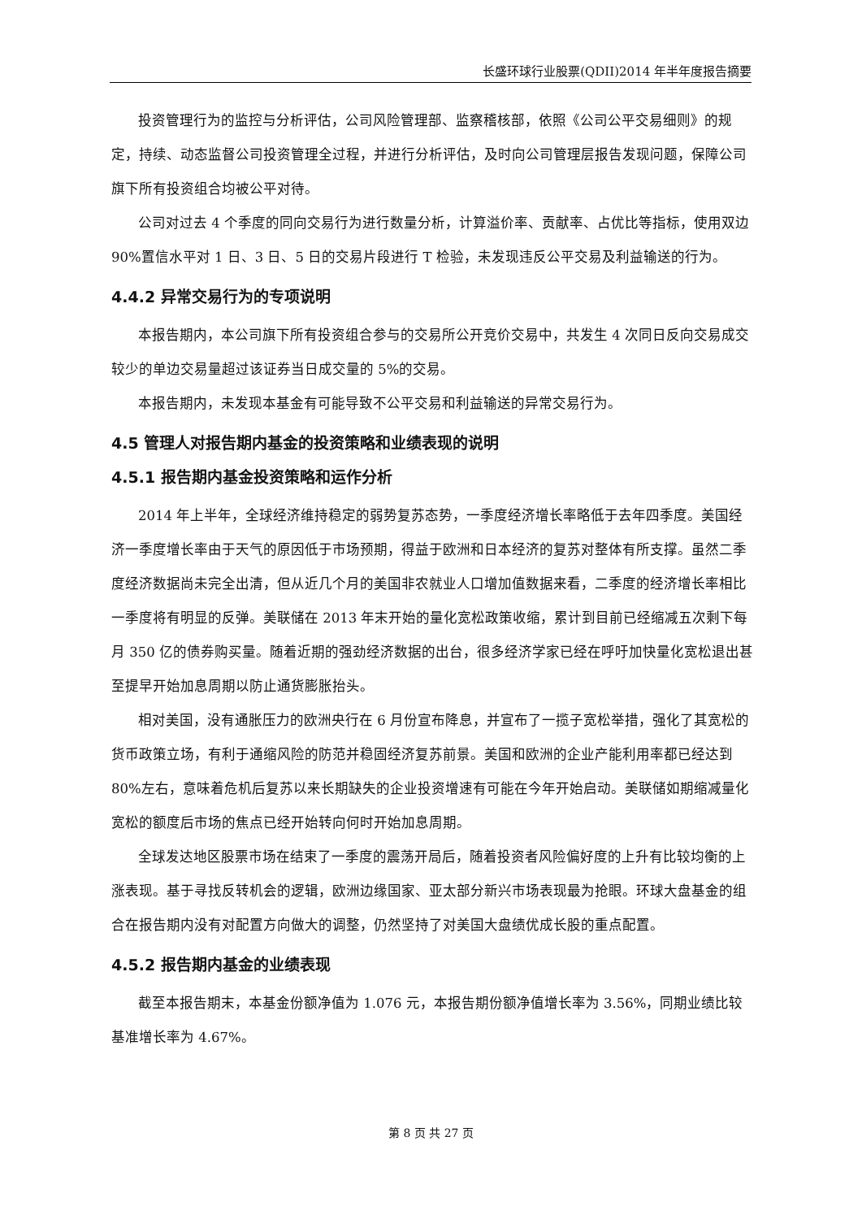长盛环球行业股票(QDII)2014 年半年度报告摘要
投资管理行为的监控与分析评估，公司风险管理部、监察稽核部，依照《公司公平交易细则》的规定，持续、动态监督公司投资管理全过程，并进行分析评估，及时向公司管理层报告发现问题，保障公司旗下所有投资组合均被公平对待。
公司对过去 4 个季度的同向交易行为进行数量分析，计算溢价率、贡献率、占优比等指标，使用双边 90%置信水平对 1 日、3 日、5 日的交易片段进行 T 检验，未发现违反公平交易及利益输送的行为。
4.4.2 异常交易行为的专项说明
本报告期内，本公司旗下所有投资组合参与的交易所公开竞价交易中，共发生 4 次同日反向交易成交较少的单边交易量超过该证券当日成交量的 5%的交易。
本报告期内，未发现本基金有可能导致不公平交易和利益输送的异常交易行为。
4.5 管理人对报告期内基金的投资策略和业绩表现的说明
4.5.1 报告期内基金投资策略和运作分析
2014 年上半年，全球经济维持稳定的弱势复苏态势，一季度经济增长率略低于去年四季度。美国经济一季度增长率由于天气的原因低于市场预期，得益于欧洲和日本经济的复苏对整体有所支撑。虽然二季度经济数据尚未完全出清，但从近几个月的美国非农就业人口增加值数据来看，二季度的经济增长率相比一季度将有明显的反弹。美联储在 2013 年末开始的量化宽松政策收缩，累计到目前已经缩减五次剩下每月 350 亿的债券购买量。随着近期的强劲经济数据的出台，很多经济学家已经在呼吁加快量化宽松退出甚至提早开始加息周期以防止通货膨胀抬头。
相对美国，没有通胀压力的欧洲央行在 6 月份宣布降息，并宣布了一揽子宽松举措，强化了其宽松的货币政策立场，有利于通缩风险的防范并稳固经济复苏前景。美国和欧洲的企业产能利用率都已经达到 80%左右，意味着危机后复苏以来长期缺失的企业投资增速有可能在今年开始启动。美联储如期缩减量化宽松的额度后市场的焦点已经开始转向何时开始加息周期。
全球发达地区股票市场在结束了一季度的震荡开局后，随着投资者风险偏好度的上升有比较均衡的上涨表现。基于寻找反转机会的逻辑，欧洲边缘国家、亚太部分新兴市场表现最为抢眼。环球大盘基金的组合在报告期内没有对配置方向做大的调整，仍然坚持了对美国大盘绩优成长股的重点配置。
4.5.2 报告期内基金的业绩表现
截至本报告期末，本基金份额净值为 1.076 元，本报告期份额净值增长率为 3.56%，同期业绩比较基准增长率为 4.67%。
第 8 页 共 27 页